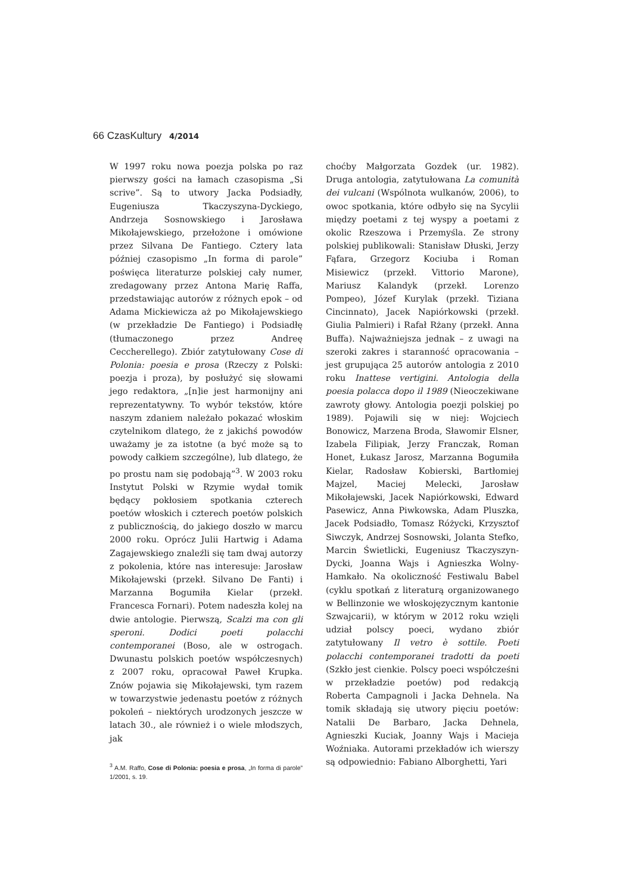66 Czas Kultury 4/2014
W 1997 roku nowa poezja polska po raz pierwszy gości na łamach czasopisma „Si scrive”. Są to utwory Jacka Podsiadły, Eugeniusza Tkaczyszyna-Dyckiego, Andrzeja Sosnowskiego i Jarosława Mikołajewskiego, przełożone i omówione przez Silvana De Fantiego. Cztery lata później czasopismo „In forma di parole” poświęca literaturze polskiej cały numer, zredagowany przez Antona Marię Raffa, przedstawiając autorów z różnych epok – od Adama Mickiewicza aż po Mikołajewskiego (w przekładzie De Fantiego) i Podsiadłę (tłumaczonego przez Andreę Ceccherellego). Zbiór zatytułowany Cose di Polonia: poesia e prosa (Rzeczy z Polski: poezja i proza), by posłużyć się słowami jego redaktora, „[n]ie jest harmonijny ani reprezentatywny. To wybór tekstów, które naszym zdaniem należało pokazać włoskim czytelnikom dlatego, że z jakichś powodów uważamy je za istotne (a być może są to powody całkiem szczególne), lub dlatego, że po prostu nam się podobają”<sup>3</sup>. W 2003 roku Instytut Polski w Rzymie wydał tomik będący pokłosiem spotkania czterech poetów włoskich i czterech poetów polskich z publicznością, do jakiego doszło w marcu 2000 roku. Oprócz Julii Hartwig i Adama Zagajewskiego znaleźli się tam dwaj autorzy z pokolenia, które nas interesuje: Jarosław Mikołajewski (przekł. Silvano De Fanti) i Marzanna Bogumiła Kielar (przekł. Francesca Fornari). Potem nadeszła kolej na dwie antologie. Pierwszą, Scalzi ma con gli speroni. Dodici poeti polacchi contemporanei (Boso, ale w ostrogach. Dwunastu polskich poetów współczesnych) z 2007 roku, opracował Paweł Krupka. Znów pojawia się Mikołajewski, tym razem w towarzystwie jedenastu poetów z różnych pokoleń – niektórych urodzonych jeszcze w latach 30., ale również i o wiele młodszych, jak
<sup>3</sup> A.M. Raffo, Cose di Polonia: poesia e prosa, „In forma di parole” 1/2001, s. 19.
choćby Małgorzata Gozdek (ur. 1982). Druga antologia, zatytułowana La comunità dei vulcani (Wspólnota wulkanów, 2006), to owoc spotkania, które odbyło się na Sycylii między poetami z tej wyspy a poetami z okolic Rzeszowa i Przemyśla. Ze strony polskiej publikowali: Stanisław Dłuski, Jerzy Fąfara, Grzegorz Kociuba i Roman Misiewicz (przekł. Vittorio Marone), Mariusz Kalandyk (przekł. Lorenzo Pompeo), Józef Kurylak (przekł. Tiziana Cincinnato), Jacek Napiórkowski (przekł. Giulia Palmieri) i Rafał Rżany (przekł. Anna Buffa). Najważniejsza jednak – z uwagi na szeroki zakres i staranność opracowania – jest grupująca 25 autorów antologia z 2010 roku Inattese vertigini. Antologia della poesia polacca dopo il 1989 (Nieoczekiwane zawroty głowy. Antologia poezji polskiej po 1989). Pojawili się w niej: Wojciech Bonowicz, Marzena Broda, Sławomir Elsner, Izabela Filipiak, Jerzy Franczak, Roman Honet, Łukasz Jarosz, Marzanna Bogumiła Kielar, Radosław Kobierski, Bartłomiej Majzel, Maciej Melecki, Jarosław Mikołajewski, Jacek Napiórkowski, Edward Pasewicz, Anna Piwkowska, Adam Pluszka, Jacek Podsiadło, Tomasz Różycki, Krzysztof Siwczyk, Andrzej Sosnowski, Jolanta Stefko, Marcin Świetlicki, Eugeniusz Tkaczyszyn-Dycki, Joanna Wajs i Agnieszka Wolny-Hamkało. Na okoliczność Festiwalu Babel (cyklu spotkań z literaturą organizowanego w Bellinzonie we włoskojęzycznym kantonie Szwajcarii), w którym w 2012 roku wzięli udział polscy poeci, wydano zbiór zatytułowany Il vetro è sottile. Poeti polacchi contemporanei tradotti da poeti (Szkło jest cienkie. Polscy poeci współcześni w przekładzie poetów) pod redakcją Roberta Campagnoli i Jacka Dehnela. Na tomik składają się utwory pięciu poetów: Natalii De Barbaro, Jacka Dehnela, Agnieszki Kuciak, Joanny Wajs i Macieja Woźniaka. Autorami przekładów ich wierszy są odpowiednio: Fabiano Alborghetti, Yari